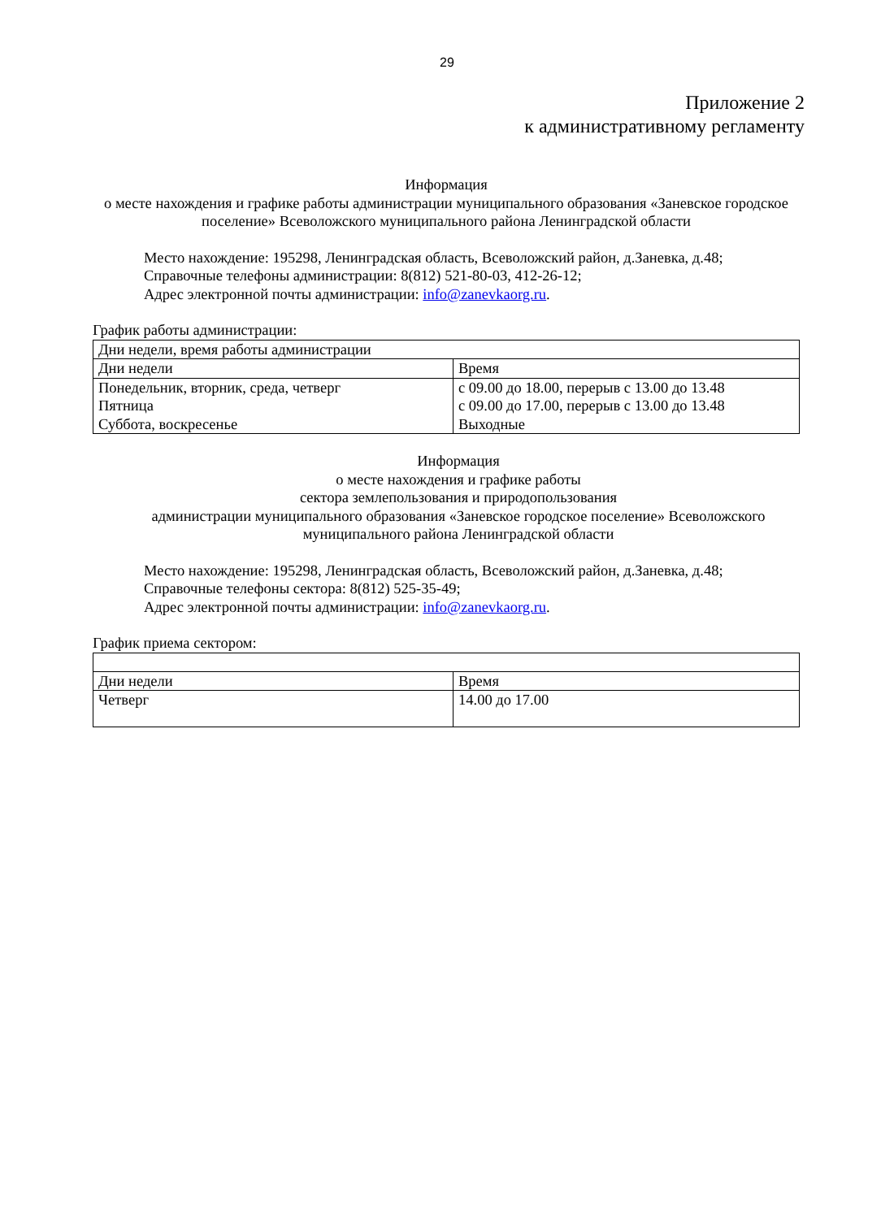29
Приложение 2
к административному регламенту
Информация
о месте нахождения и графике работы администрации муниципального образования «Заневское городское поселение» Всеволожского муниципального района Ленинградской области
Место нахождение: 195298, Ленинградская область, Всеволожский район, д.Заневка, д.48;
Справочные телефоны администрации: 8(812) 521-80-03, 412-26-12;
Адрес электронной почты администрации: info@zanevkaorg.ru.
График работы администрации:
| Дни недели, время работы администрации | |
| Дни недели | Время |
| Понедельник, вторник, среда, четверг Пятница Суббота, воскресенье | с 09.00 до 18.00, перерыв с 13.00 до 13.48 с 09.00 до 17.00, перерыв с 13.00 до 13.48 Выходные |
Информация
о месте нахождения и графике работы
сектора землепользования и природопользования
администрации муниципального образования «Заневское городское поселение» Всеволожского муниципального района Ленинградской области
Место нахождение: 195298, Ленинградская область, Всеволожский район, д.Заневка, д.48;
Справочные телефоны сектора: 8(812) 525-35-49;
Адрес электронной почты администрации: info@zanevkaorg.ru.
График приема сектором:
| Дни недели | Время |
| Четверг | 14.00 до 17.00 |